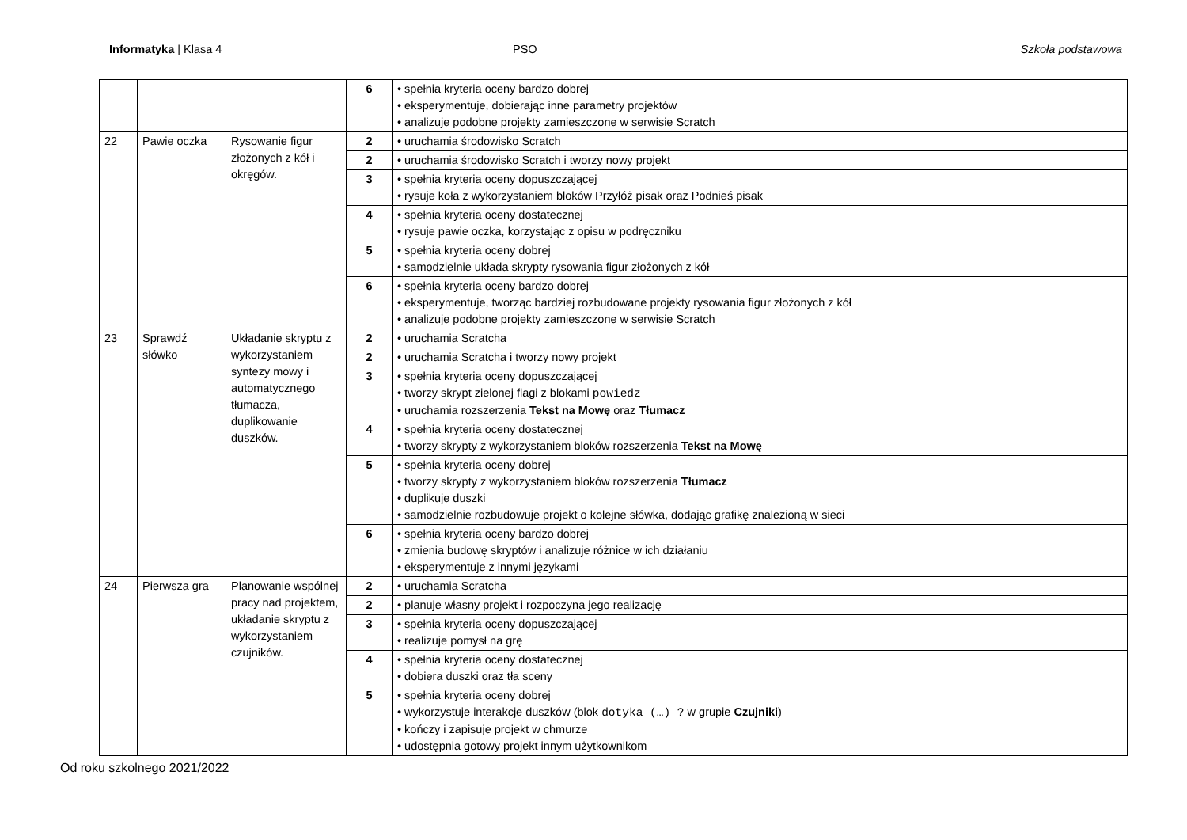Informatyka | Klasa 4 PSO Szkoła podstawowa
| | | | 6 | • spełnia kryteria oceny bardzo dobrej • eksperymentuje, dobierając inne parametry projektów • analizuje podobne projekty zamieszczone w serwisie Scratch |
| 22 | Pawie oczka | Rysowanie figur złożonych z kół i okręgów. | 2 | • uruchamia środowisko Scratch |
| | | | 2 | • uruchamia środowisko Scratch i tworzy nowy projekt |
| | | | 3 | • spełnia kryteria oceny dopuszczającej • rysuje koła z wykorzystaniem bloków Przyłóż pisak oraz Podnieś pisak |
| | | | 4 | • spełnia kryteria oceny dostatecznej • rysuje pawie oczka, korzystając z opisu w podręczniku |
| | | | 5 | • spełnia kryteria oceny dobrej • samodzielnie układa skrypty rysowania figur złożonych z kół |
| | | | 6 | • spełnia kryteria oceny bardzo dobrej • eksperymentuje, tworząc bardziej rozbudowane projekty rysowania figur złożonych z kół • analizuje podobne projekty zamieszczone w serwisie Scratch |
| 23 | Sprawdź słówko | Układanie skryptu z wykorzystaniem syntezy mowy i automatycznego tłumacza, duplikowanie duszków. | 2 | • uruchamia Scratcha |
| | | | 2 | • uruchamia Scratcha i tworzy nowy projekt |
| | | | 3 | • spełnia kryteria oceny dopuszczającej • tworzy skrypt zielonej flagi z blokami powiedz • uruchamia rozszerzenia Tekst na Mowę oraz Tłumacz |
| | | | 4 | • spełnia kryteria oceny dostatecznej • tworzy skrypty z wykorzystaniem bloków rozszerzenia Tekst na Mowę |
| | | | 5 | • spełnia kryteria oceny dobrej • tworzy skrypty z wykorzystaniem bloków rozszerzenia Tłumacz • duplikuje duszki • samodzielnie rozbudowuje projekt o kolejne słówka, dodając grafikę znalezioną w sieci |
| | | | 6 | • spełnia kryteria oceny bardzo dobrej • zmienia budowę skryptów i analizuje różnice w ich działaniu • eksperymentuje z innymi językami |
| 24 | Pierwsza gra | Planowanie wspólnej pracy nad projektem, układanie skryptu z wykorzystaniem czujników. | 2 | • uruchamia Scratcha |
| | | | 2 | • planuje własny projekt i rozpoczyna jego realizację |
| | | | 3 | • spełnia kryteria oceny dopuszczającej • realizuje pomysł na grę |
| | | | 4 | • spełnia kryteria oceny dostatecznej • dobiera duszki oraz tła sceny |
| | | | 5 | • spełnia kryteria oceny dobrej • wykorzystuje interakcje duszków (blok dotyka (…) ? w grupie Czujniki ) • kończy i zapisuje projekt w chmurze • udostępnia gotowy projekt innym użytkownikom |
Od roku szkolnego 2021/2022